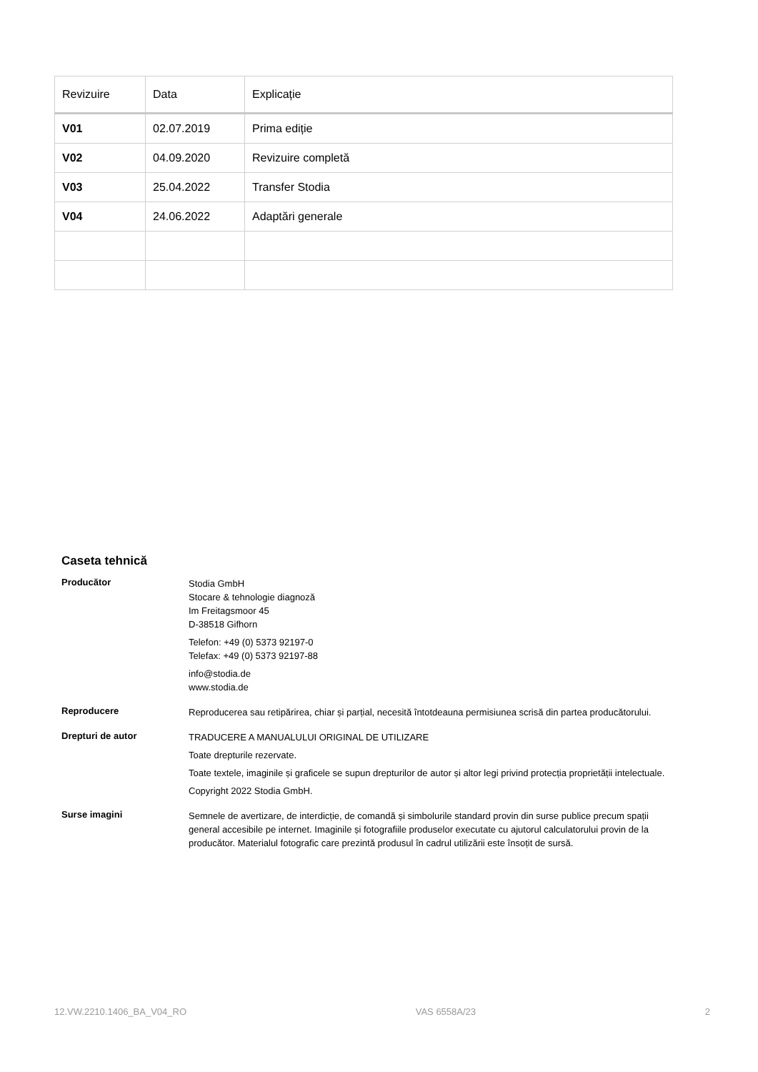| Revizuire | Data | Explicație |
| --- | --- | --- |
| V01 | 02.07.2019 | Prima ediție |
| V02 | 04.09.2020 | Revizuire completă |
| V03 | 25.04.2022 | Transfer Stodia |
| V04 | 24.06.2022 | Adaptări generale |
Caseta tehnică
Producător
Stodia GmbH
Stocare & tehnologie diagnoză
Im Freitagsmoor 45
D-38518 Gifhorn
Telefon: +49 (0) 5373 92197-0
Telefax: +49 (0) 5373 92197-88
info@stodia.de
www.stodia.de
Reproducere
Reproducerea sau retipărirea, chiar și parțial, necesită întotdeauna permisiunea scrisă din partea producătorului.
Drepturi de autor
TRADUCERE A MANUALULUI ORIGINAL DE UTILIZARE
Toate drepturile rezervate.
Toate textele, imaginile și graficele se supun drepturilor de autor și altor legi privind protecția proprietății intelectuale.
Copyright 2022 Stodia GmbH.
Surse imagini
Semnele de avertizare, de interdicție, de comandă și simbolurile standard provin din surse publice precum spații general accesibile pe internet. Imaginile și fotografiile produselor executate cu ajutorul calculatorului provin de la producător. Materialul fotografic care prezintă produsul în cadrul utilizării este însoțit de sursă.
12.VW.2210.1406_BA_V04_RO VAS 6558A/23 2